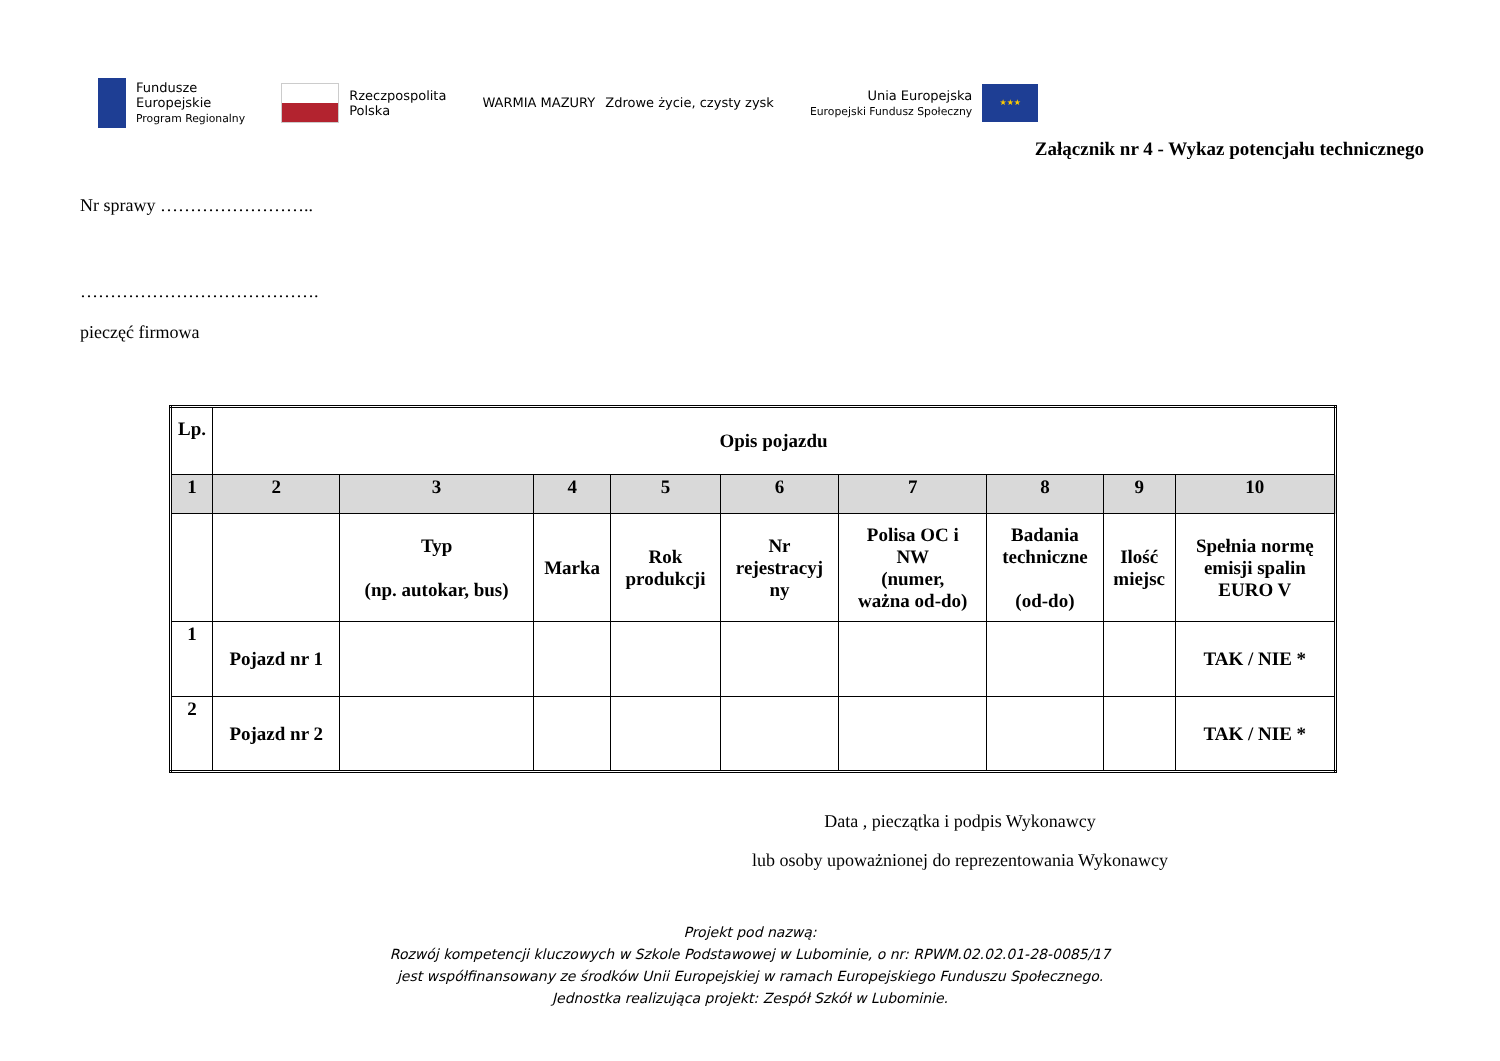Fundusze
Europejskie
Program Regionalny
Rzeczpospolita
Polska
WARMIA MAZURY Zdrowe życie, czysty zysk
Unia Europejska
Europejski Fundusz Społeczny
★★★
Załącznik nr 4 - Wykaz potencjału technicznego
Nr sprawy ……………………..
………………………………….
pieczęć firmowa
| Lp. | Opis pojazdu | | | | | | | | |
| 1 | 2 | 3 | 4 | 5 | 6 | 7 | 8 | 9 | 10 |
| | | Typ (np. autokar, bus) | Marka | Rok produkcji | Nr rejestracyj ny | Polisa OC i NW (numer, ważna od-do) | Badania techniczne (od-do) | Ilość miejsc | Spełnia normę emisji spalin EURO V |
| 1 | Pojazd nr 1 | | | | | | | | TAK / NIE * |
| 2 | Pojazd nr 2 | | | | | | | | TAK / NIE * |
Data , pieczątka i podpis Wykonawcy
lub osoby upoważnionej do reprezentowania Wykonawcy
Projekt pod nazwą:
Rozwój kompetencji kluczowych w Szkole Podstawowej w Lubominie, o nr: RPWM.02.02.01-28-0085/17
jest współfinansowany ze środków Unii Europejskiej w ramach Europejskiego Funduszu Społecznego.
Jednostka realizująca projekt: Zespół Szkół w Lubominie.